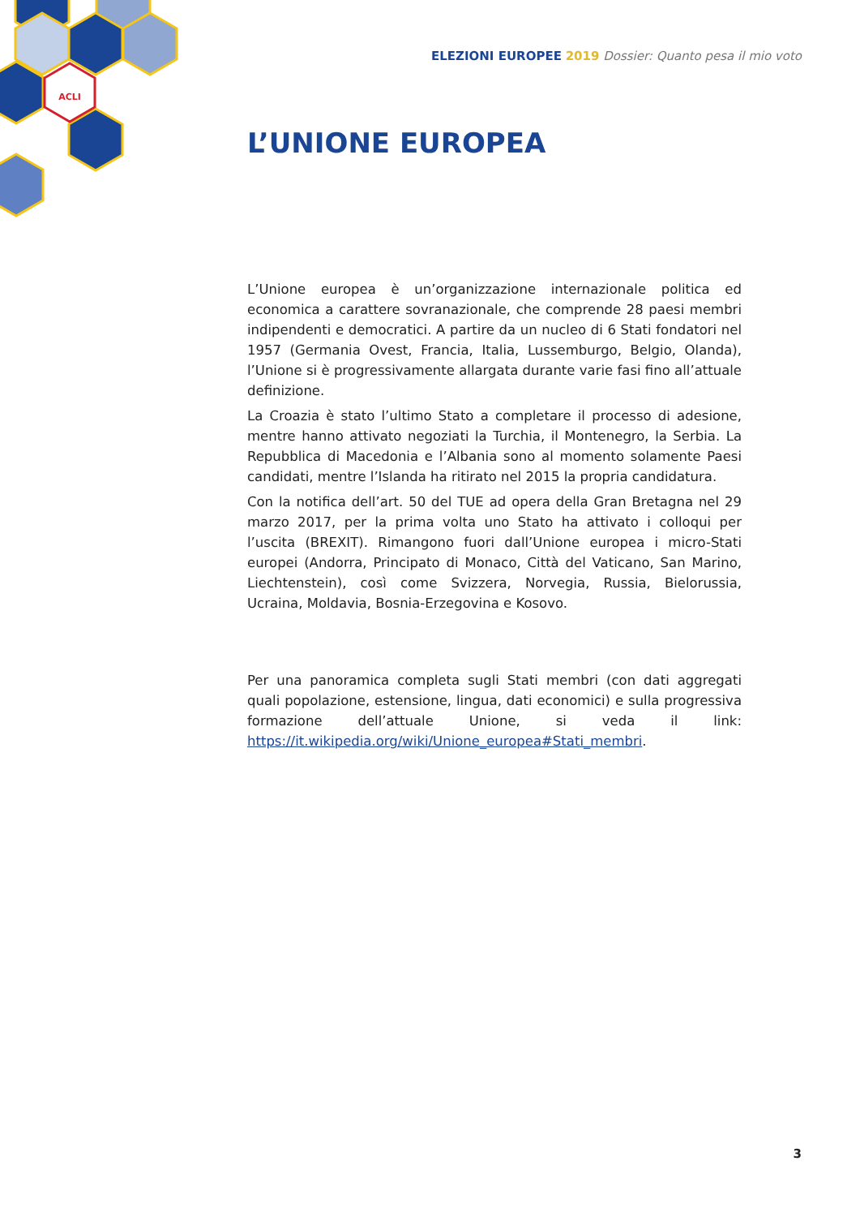ACLI
ELEZIONI EUROPEE 2019 Dossier: Quanto pesa il mio voto
L’UNIONE EUROPEA
L’Unione europea è un’organizzazione internazionale politica ed economica a carattere sovranazionale, che comprende 28 paesi membri indipendenti e democratici. A partire da un nucleo di 6 Stati fondatori nel 1957 (Germania Ovest, Francia, Italia, Lussemburgo, Belgio, Olanda), l’Unione si è progressivamente allargata durante varie fasi fino all’attuale definizione.
La Croazia è stato l’ultimo Stato a completare il processo di adesione, mentre hanno attivato negoziati la Turchia, il Montenegro, la Serbia. La Repubblica di Macedonia e l’Albania sono al momento solamente Paesi candidati, mentre l’Islanda ha ritirato nel 2015 la propria candidatura.
Con la notifica dell’art. 50 del TUE ad opera della Gran Bretagna nel 29 marzo 2017, per la prima volta uno Stato ha attivato i colloqui per l’uscita (BREXIT). Rimangono fuori dall’Unione europea i micro-Stati europei (Andorra, Principato di Monaco, Città del Vaticano, San Marino, Liechtenstein), così come Svizzera, Norvegia, Russia, Bielorussia, Ucraina, Moldavia, Bosnia-Erzegovina e Kosovo.
Per una panoramica completa sugli Stati membri (con dati aggregati quali popolazione, estensione, lingua, dati economici) e sulla progressiva formazione dell’attuale Unione, si veda il link: https://it.wikipedia.org/wiki/Unione_europea#Stati_membri.
3